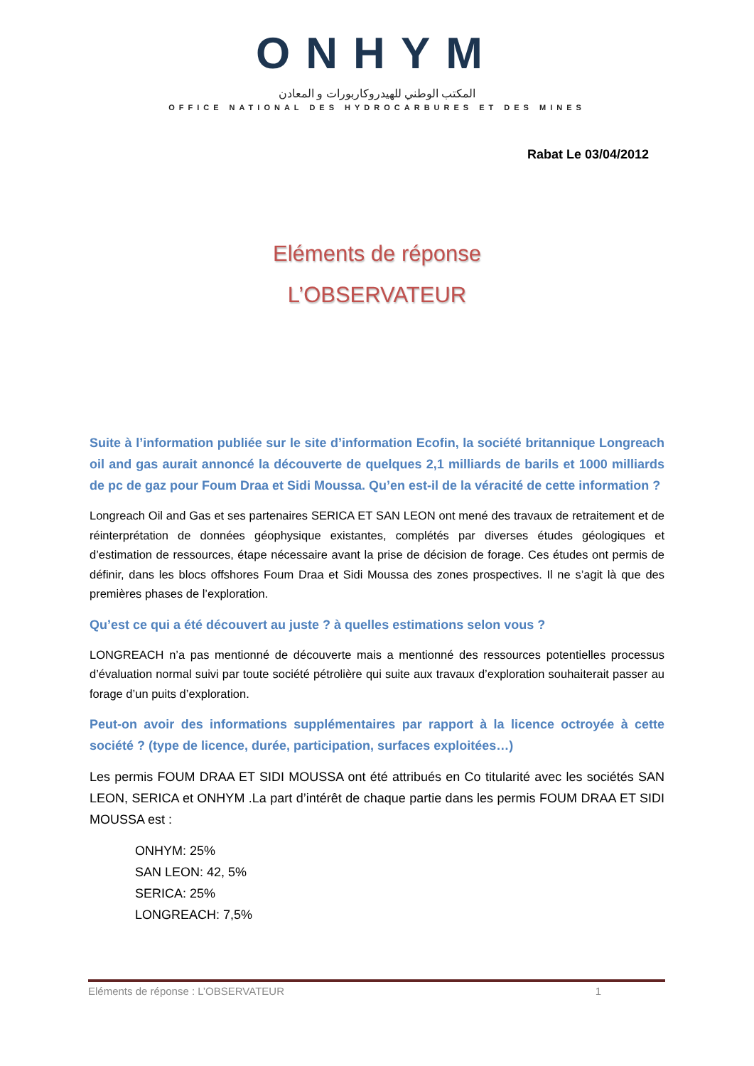ONHYM
المكتب الوطني للهيدروكاربورات و المعادن
OFFICE NATIONAL DES HYDROCARBURES ET DES MINES
Rabat Le 03/04/2012
Eléments de réponse
L’OBSERVATEUR
Suite à l’information publiée sur le site d’information Ecofin, la société britannique Longreach oil and gas aurait annoncé la découverte de quelques 2,1 milliards de barils et 1000 milliards de pc de gaz pour Foum Draa et Sidi Moussa. Qu’en est-il de la véracité de cette information ?
Longreach Oil and Gas et ses partenaires SERICA ET SAN LEON ont mené des travaux de retraitement et de réinterprétation de données géophysique existantes, complétés par diverses études géologiques et d’estimation de ressources, étape nécessaire avant la prise de décision de forage. Ces études ont permis de définir, dans les blocs offshores Foum Draa et Sidi Moussa des zones prospectives. Il ne s’agit là que des premières phases de l’exploration.
Qu’est ce qui a été découvert au juste ? à quelles estimations selon vous ?
LONGREACH n’a pas mentionné de découverte mais a mentionné des ressources potentielles processus d’évaluation normal suivi par toute société pétrolière qui suite aux travaux d’exploration souhaiterait passer au forage d’un puits d’exploration.
Peut-on avoir des informations supplémentaires par rapport à la licence octroyée à cette société ? (type de licence, durée, participation, surfaces exploitées…)
Les permis FOUM DRAA ET SIDI MOUSSA ont été attribués en Co titularité avec les sociétés SAN LEON, SERICA et ONHYM .La part d’intérêt de chaque partie dans les permis FOUM DRAA ET SIDI MOUSSA est :
ONHYM: 25%
SAN LEON: 42, 5%
SERICA: 25%
LONGREACH: 7,5%
Eléments de réponse : L’OBSERVATEUR 1